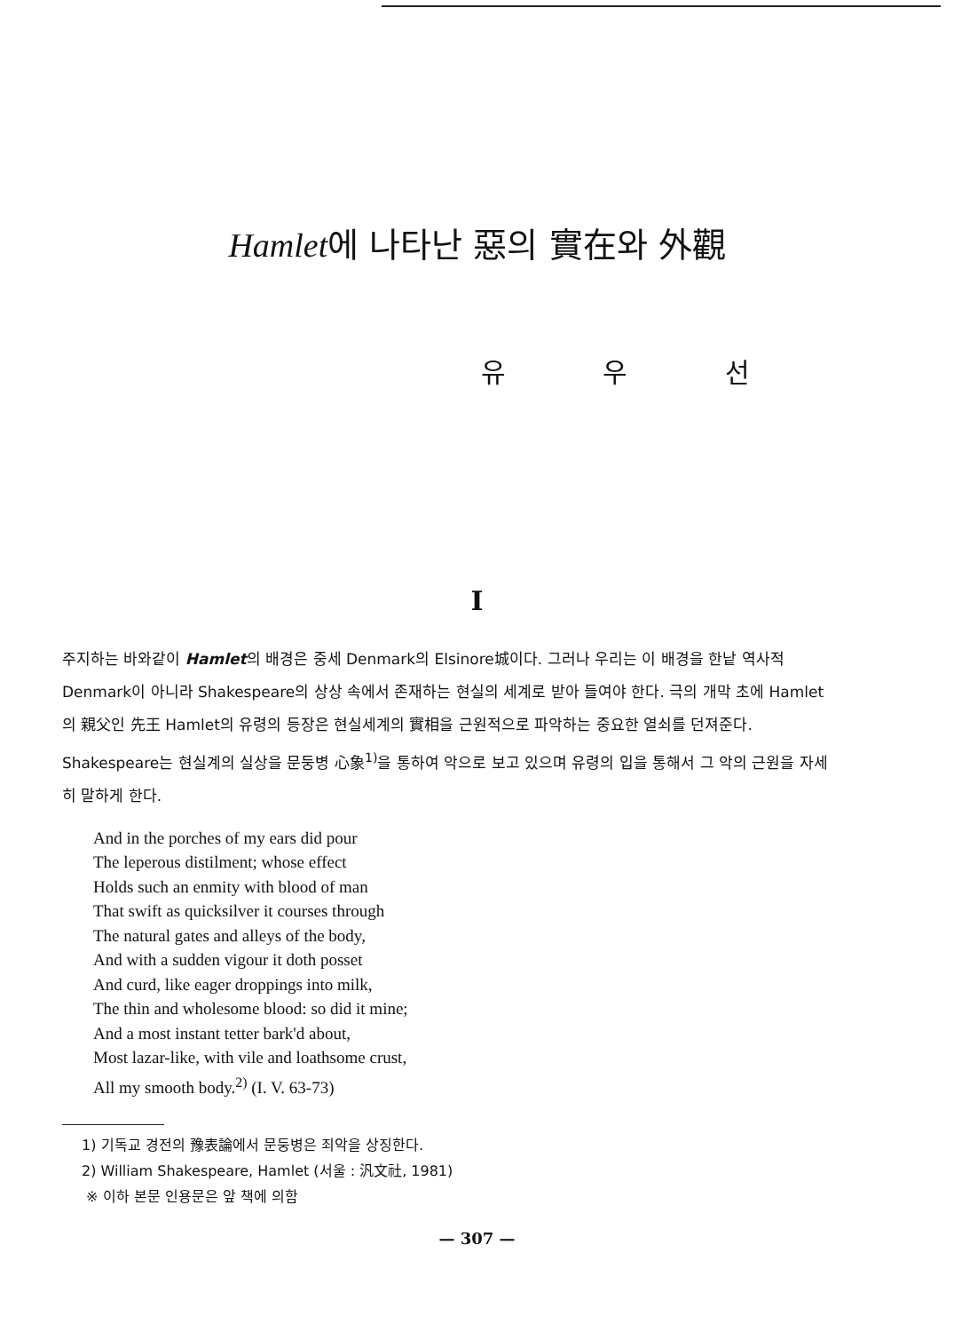Hamlet에 나타난 惡의 實在와 外觀
유 우 선
I
주지하는 바와같이 Hamlet의 배경은 중세 Denmark의 Elsinore城이다. 그러나 우리는 이 배경을 한낱 역사적 Denmark이 아니라 Shakespeare의 상상 속에서 존재하는 현실의 세계로 받아 들여야 한다. 극의 개막 초에 Hamlet의 親父인 先王 Hamlet의 유령의 등장은 현실세계의 實相을 근원적으로 파악하는 중요한 열쇠를 던져준다. Shakespeare는 현실계의 실상을 문둥병 心象<sup>1)</sup>을 통하여 악으로 보고 있으며 유령의 입을 통해서 그 악의 근원을 자세히 말하게 한다.
And in the porches of my ears did pour
The leperous distilment; whose effect
Holds such an enmity with blood of man
That swift as quicksilver it courses through
The natural gates and alleys of the body,
And with a sudden vigour it doth posset
And curd, like eager droppings into milk,
The thin and wholesome blood: so did it mine;
And a most instant tetter bark'd about,
Most lazar-like, with vile and loathsome crust,
All my smooth body.<sup>2)</sup> (I. V. 63-73)
1) 기독교 경전의 豫表論에서 문둥병은 죄악을 상징한다.
2) William Shakespeare, Hamlet (서울 : 汎文社, 1981)
※ 이하 본문 인용문은 앞 책에 의함
— 307 —